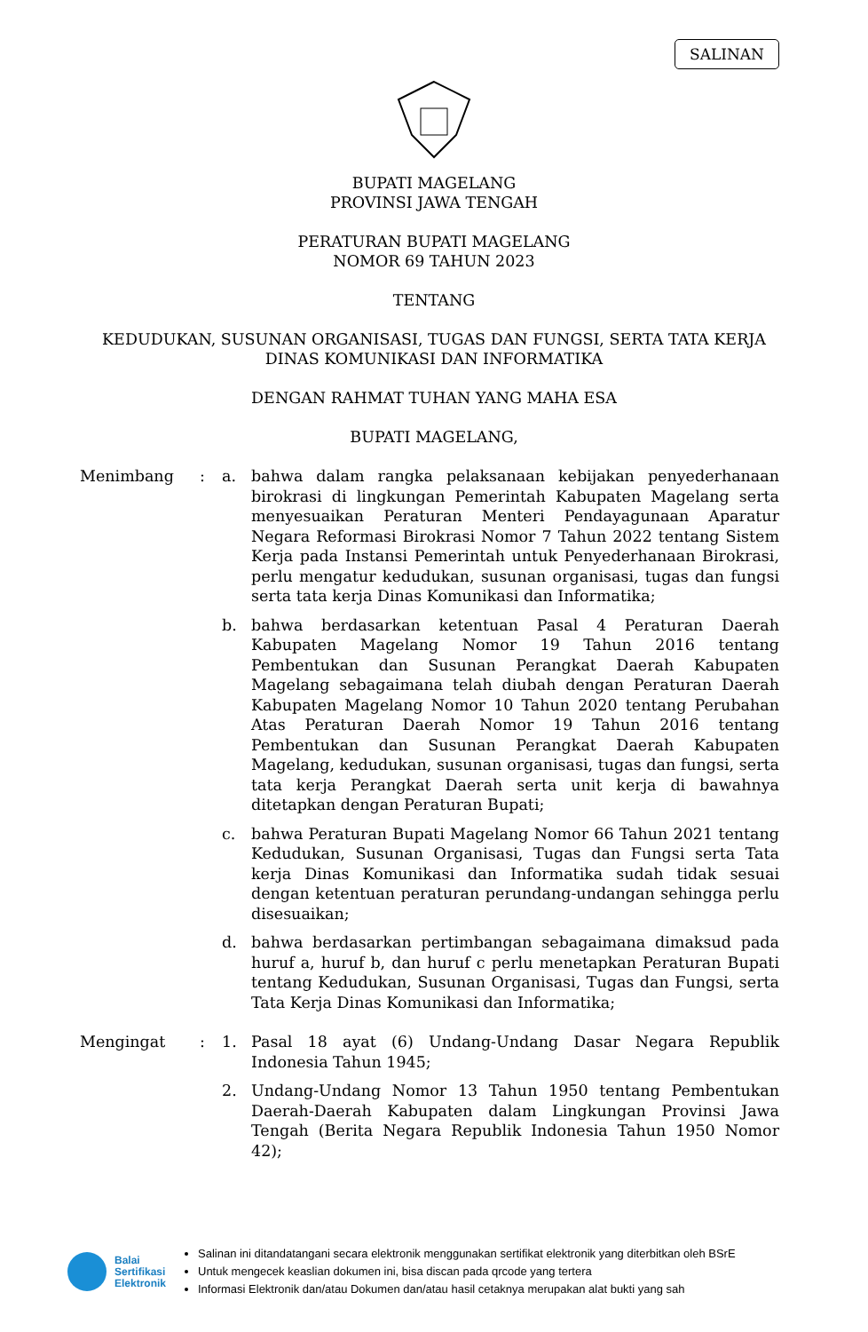SALINAN
BUPATI MAGELANG
PROVINSI JAWA TENGAH
PERATURAN BUPATI MAGELANG
NOMOR 69 TAHUN 2023
TENTANG
KEDUDUKAN, SUSUNAN ORGANISASI, TUGAS DAN FUNGSI, SERTA TATA KERJA
DINAS KOMUNIKASI DAN INFORMATIKA
DENGAN RAHMAT TUHAN YANG MAHA ESA
BUPATI MAGELANG,
Menimbang : a. bahwa dalam rangka pelaksanaan kebijakan penyederhanaan birokrasi di lingkungan Pemerintah Kabupaten Magelang serta menyesuaikan Peraturan Menteri Pendayagunaan Aparatur Negara Reformasi Birokrasi Nomor 7 Tahun 2022 tentang Sistem Kerja pada Instansi Pemerintah untuk Penyederhanaan Birokrasi, perlu mengatur kedudukan, susunan organisasi, tugas dan fungsi serta tata kerja Dinas Komunikasi dan Informatika;
b. bahwa berdasarkan ketentuan Pasal 4 Peraturan Daerah Kabupaten Magelang Nomor 19 Tahun 2016 tentang Pembentukan dan Susunan Perangkat Daerah Kabupaten Magelang sebagaimana telah diubah dengan Peraturan Daerah Kabupaten Magelang Nomor 10 Tahun 2020 tentang Perubahan Atas Peraturan Daerah Nomor 19 Tahun 2016 tentang Pembentukan dan Susunan Perangkat Daerah Kabupaten Magelang, kedudukan, susunan organisasi, tugas dan fungsi, serta tata kerja Perangkat Daerah serta unit kerja di bawahnya ditetapkan dengan Peraturan Bupati;
c. bahwa Peraturan Bupati Magelang Nomor 66 Tahun 2021 tentang Kedudukan, Susunan Organisasi, Tugas dan Fungsi serta Tata kerja Dinas Komunikasi dan Informatika sudah tidak sesuai dengan ketentuan peraturan perundang-undangan sehingga perlu disesuaikan;
d. bahwa berdasarkan pertimbangan sebagaimana dimaksud pada huruf a, huruf b, dan huruf c perlu menetapkan Peraturan Bupati tentang Kedudukan, Susunan Organisasi, Tugas dan Fungsi, serta Tata Kerja Dinas Komunikasi dan Informatika;
Mengingat : 1. Pasal 18 ayat (6) Undang-Undang Dasar Negara Republik Indonesia Tahun 1945;
2. Undang-Undang Nomor 13 Tahun 1950 tentang Pembentukan Daerah-Daerah Kabupaten dalam Lingkungan Provinsi Jawa Tengah (Berita Negara Republik Indonesia Tahun 1950 Nomor 42);
Balai
Sertifikasi
Elektronik
Salinan ini ditandatangani secara elektronik menggunakan sertifikat elektronik yang diterbitkan oleh BSrE
Untuk mengecek keaslian dokumen ini, bisa discan pada qrcode yang tertera
Informasi Elektronik dan/atau Dokumen dan/atau hasil cetaknya merupakan alat bukti yang sah